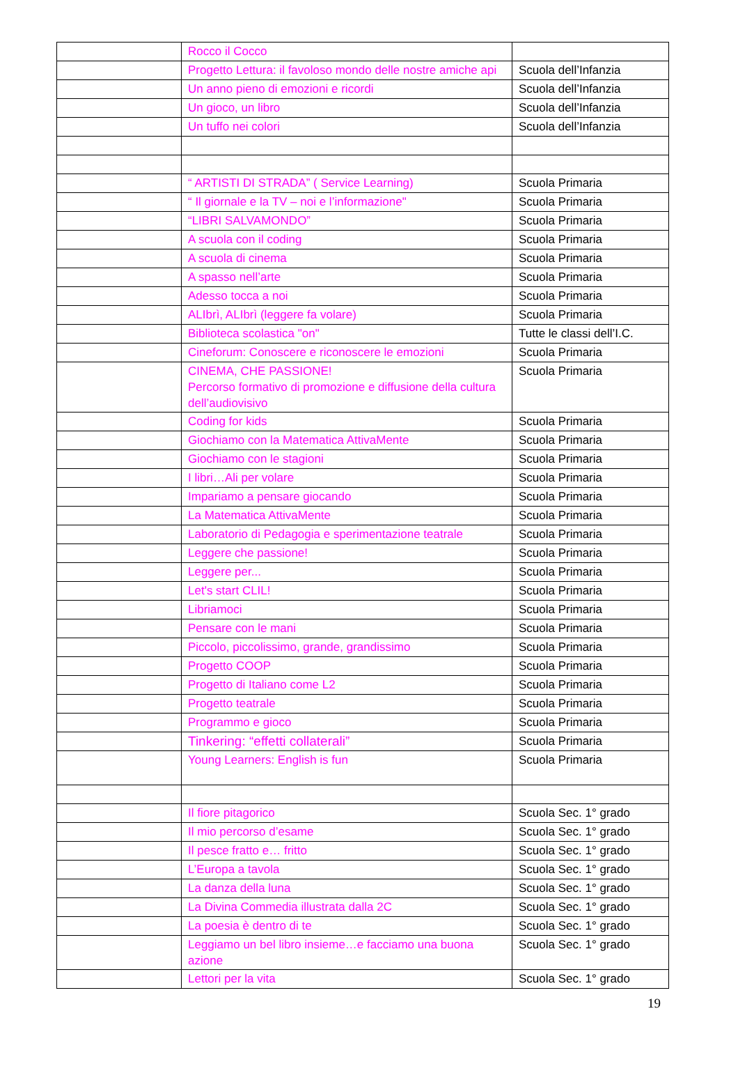| | Rocco il Cocco | |
| | Progetto Lettura: il favoloso mondo delle nostre amiche api | Scuola dell’Infanzia |
| | Un anno pieno di emozioni e ricordi | Scuola dell’Infanzia |
| | Un gioco, un libro | Scuola dell’Infanzia |
| | Un tuffo nei colori | Scuola dell’Infanzia |
| | “ ARTISTI DI STRADA” ( Service Learning) | Scuola Primaria |
| | “ Il giornale e la TV – noi e l’informazione" | Scuola Primaria |
| | “LIBRI SALVAMONDO” | Scuola Primaria |
| | A scuola con il coding | Scuola Primaria |
| | A scuola di cinema | Scuola Primaria |
| | A spasso nell’arte | Scuola Primaria |
| | Adesso tocca a noi | Scuola Primaria |
| | ALIbrì, ALIbrì (leggere fa volare) | Scuola Primaria |
| | Biblioteca scolastica "on" | Tutte le classi dell’I.C. |
| | Cineforum: Conoscere e riconoscere le emozioni | Scuola Primaria |
| | CINEMA, CHE PASSIONE! Percorso formativo di promozione e diffusione della cultura dell’audiovisivo | Scuola Primaria |
| | Coding for kids | Scuola Primaria |
| | Giochiamo con la Matematica AttivaMente | Scuola Primaria |
| | Giochiamo con le stagioni | Scuola Primaria |
| | I libri…Ali per volare | Scuola Primaria |
| | Impariamo a pensare giocando | Scuola Primaria |
| | La Matematica AttivaMente | Scuola Primaria |
| | Laboratorio di Pedagogia e sperimentazione teatrale | Scuola Primaria |
| | Leggere che passione! | Scuola Primaria |
| | Leggere per... | Scuola Primaria |
| | Let's start CLIL! | Scuola Primaria |
| | Libriamoci | Scuola Primaria |
| | Pensare con le mani | Scuola Primaria |
| | Piccolo, piccolissimo, grande, grandissimo | Scuola Primaria |
| | Progetto COOP | Scuola Primaria |
| | Progetto di Italiano come L2 | Scuola Primaria |
| | Progetto teatrale | Scuola Primaria |
| | Programmo e gioco | Scuola Primaria |
| | Tinkering: “effetti collaterali” | Scuola Primaria |
| | Young Learners: English is fun | Scuola Primaria |
| | Il fiore pitagorico | Scuola Sec. 1° grado |
| | Il mio percorso d’esame | Scuola Sec. 1° grado |
| | Il pesce fratto e… fritto | Scuola Sec. 1° grado |
| | L’Europa a tavola | Scuola Sec. 1° grado |
| | La danza della luna | Scuola Sec. 1° grado |
| | La Divina Commedia illustrata dalla 2C | Scuola Sec. 1° grado |
| | La poesia è dentro di te | Scuola Sec. 1° grado |
| | Leggiamo un bel libro insieme…e facciamo una buona azione | Scuola Sec. 1° grado |
| | Lettori per la vita | Scuola Sec. 1° grado |
19